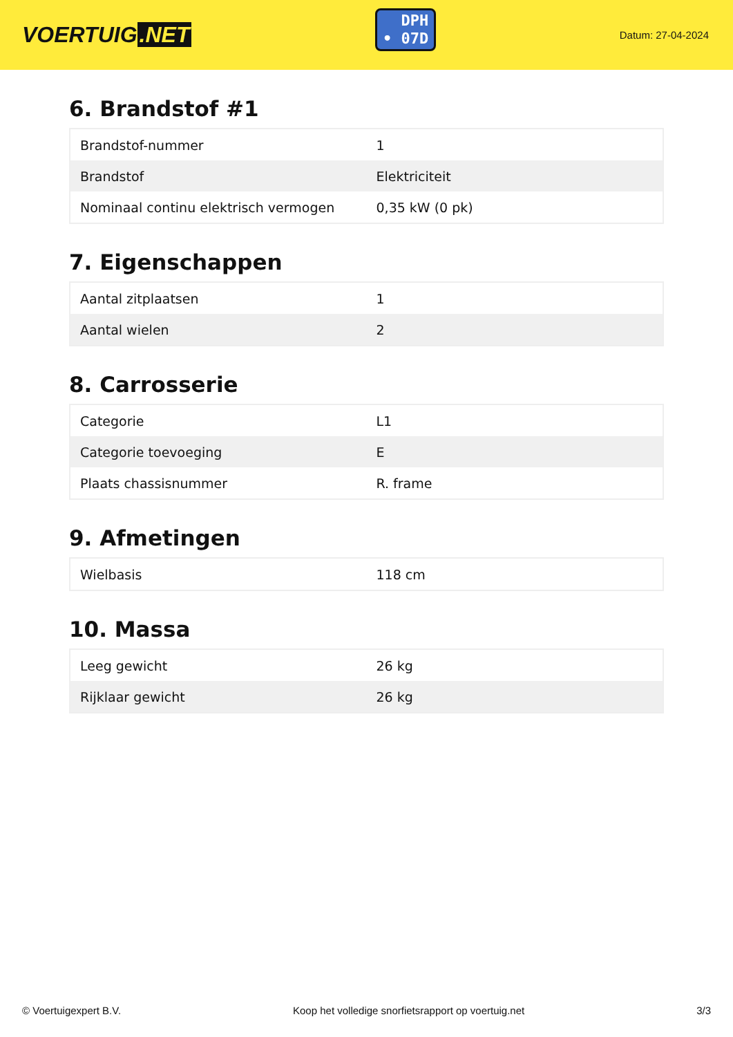VOERTUIG.NET
DPH
• 07D
Datum: 27-04-2024
6. Brandstof #1
| Brandstof-nummer | 1 |
| Brandstof | Elektriciteit |
| Nominaal continu elektrisch vermogen | 0,35 kW (0 pk) |
7. Eigenschappen
| Aantal zitplaatsen | 1 |
| Aantal wielen | 2 |
8. Carrosserie
| Categorie | L1 |
| Categorie toevoeging | E |
| Plaats chassisnummer | R. frame |
9. Afmetingen
| Wielbasis | 118 cm |
10. Massa
| Leeg gewicht | 26 kg |
| Rijklaar gewicht | 26 kg |
© Voertuigexpert B.V. Koop het volledige snorfietsrapport op voertuig.net 3/3